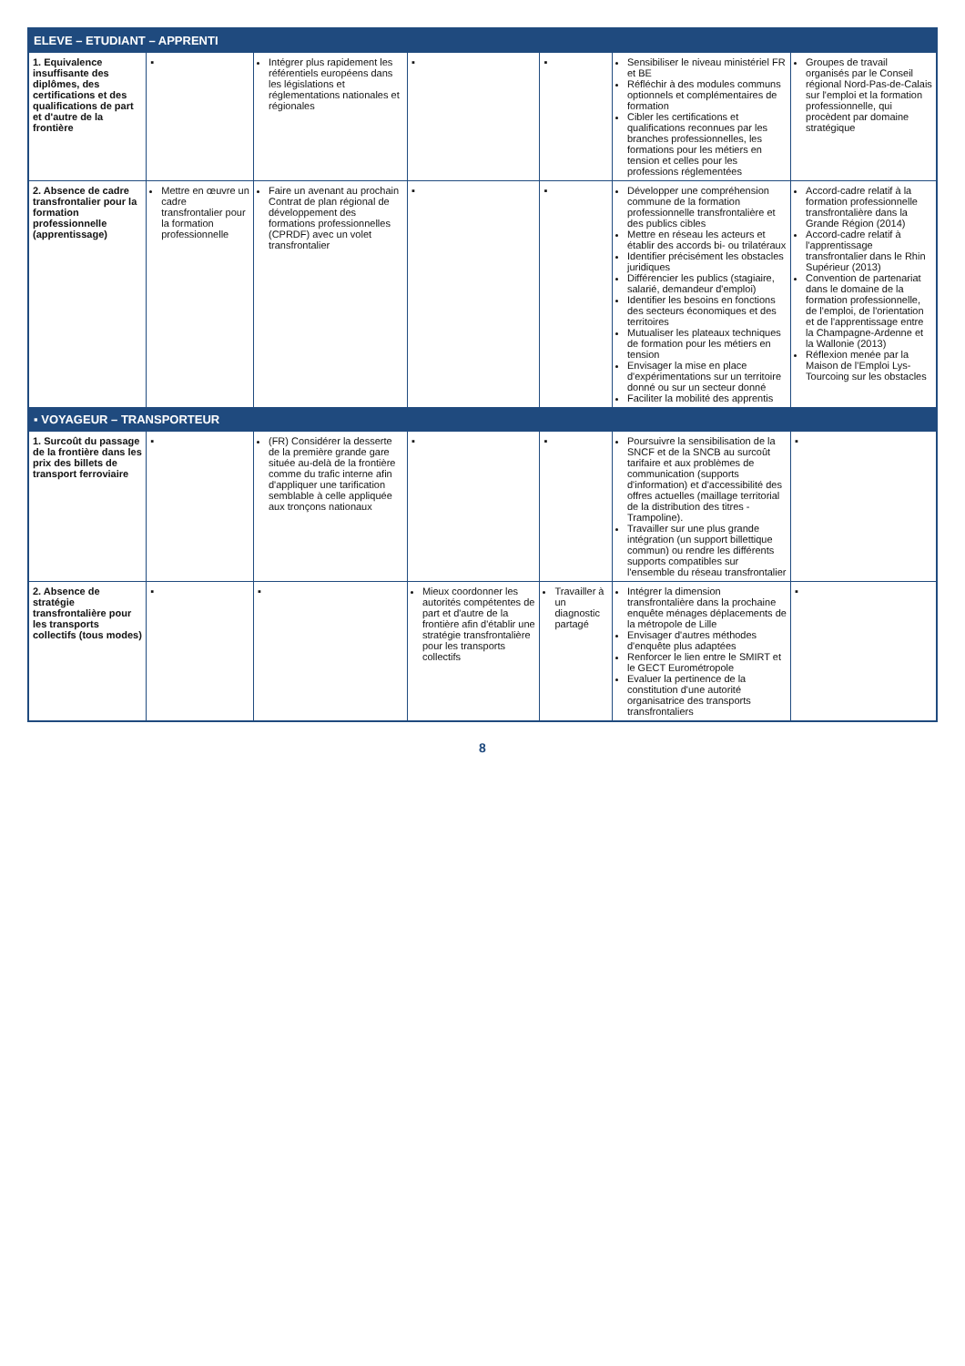| ELEVE – ETUDIANT – APPRENTI | | | | | | |
| --- | --- | --- | --- | --- | --- | --- |
| 1. Equivalence insuffisante des diplômes, des certifications et des qualifications de part et d'autre de la frontière | ▪ | Intégrer plus rapidement les référentiels européens dans les législations et réglementations nationales et régionales | ▪ | ▪ | Sensibiliser le niveau ministériel FR et BE Réfléchir à des modules communs optionnels et complémentaires de formation Cibler les certifications et qualifications reconnues par les branches professionnelles, les formations pour les métiers en tension et celles pour les professions réglementées | Groupes de travail organisés par le Conseil régional Nord-Pas-de-Calais sur l'emploi et la formation professionnelle, qui procèdent par domaine stratégique |
| 2. Absence de cadre transfrontalier pour la formation professionnelle (apprentissage) | Mettre en œuvre un cadre transfrontalier pour la formation professionnelle | Faire un avenant au prochain Contrat de plan régional de développement des formations professionnelles (CPRDF) avec un volet transfrontalier | ▪ | ▪ | Développer une compréhension commune de la formation professionnelle transfrontalière et des publics cibles Mettre en réseau les acteurs et établir des accords bi- ou trilatéraux Identifier précisément les obstacles juridiques Différencier les publics (stagiaire, salarié, demandeur d'emploi) Identifier les besoins en fonctions des secteurs économiques et des territoires Mutualiser les plateaux techniques de formation pour les métiers en tension Envisager la mise en place d'expérimentations sur un territoire donné ou sur un secteur donné Faciliter la mobilité des apprentis | Accord-cadre relatif à la formation professionnelle transfrontalière dans la Grande Région (2014) Accord-cadre relatif à l'apprentissage transfrontalier dans le Rhin Supérieur (2013) Convention de partenariat dans le domaine de la formation professionnelle, de l'emploi, de l'orientation et de l'apprentissage entre la Champagne-Ardenne et la Wallonie (2013) Réflexion menée par la Maison de l'Emploi Lys-Tourcoing sur les obstacles |
| ▪ VOYAGEUR – TRANSPORTEUR | | | | | | |
| 1. Surcoût du passage de la frontière dans les prix des billets de transport ferroviaire | ▪ | (FR) Considérer la desserte de la première grande gare située au-delà de la frontière comme du trafic interne afin d'appliquer une tarification semblable à celle appliquée aux tronçons nationaux | ▪ | ▪ | Poursuivre la sensibilisation de la SNCF et de la SNCB au surcoût tarifaire et aux problèmes de communication (supports d'information) et d'accessibilité des offres actuelles (maillage territorial de la distribution des titres - Trampoline). Travailler sur une plus grande intégration (un support billettique commun) ou rendre les différents supports compatibles sur l'ensemble du réseau transfrontalier | ▪ |
| 2. Absence de stratégie transfrontalière pour les transports collectifs (tous modes) | ▪ | ▪ | Mieux coordonner les autorités compétentes de part et d'autre de la frontière afin d'établir une stratégie transfrontalière pour les transports collectifs | Travailler à un diagnostic partagé | Intégrer la dimension transfrontalière dans la prochaine enquête ménages déplacements de la métropole de Lille Envisager d'autres méthodes d'enquête plus adaptées Renforcer le lien entre le SMIRT et le GECT Eurométropole Evaluer la pertinence de la constitution d'une autorité organisatrice des transports transfrontaliers | ▪ |
8